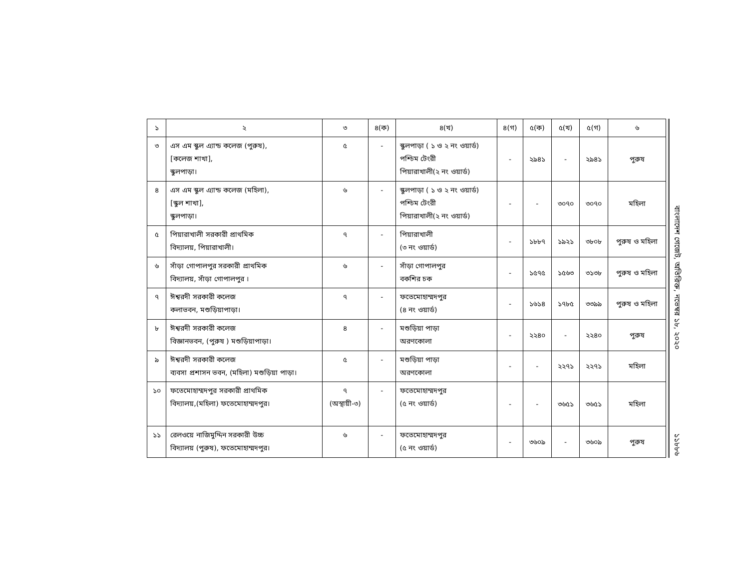| ১ | ২ | ৩ | ৪(ক) | ৪(খ) | ৪(গ) | ৫(ক) | ৫(খ) | ৫(গ) | ৬ |
| --- | --- | --- | --- | --- | --- | --- | --- | --- | --- |
| ৩ | এস এম স্কুল এ্যান্ড কলেজ (পুরুষ), [কলেজ শাখা], স্কুলপাড়া। | ৫ | - | স্কুলপাড়া ( ১ ও ২ নং ওয়ার্ড) পশ্চিম টেংরী পিয়ারাখালী(২ নং ওয়ার্ড) | - | ২৯৪১ | - | ২৯৪১ | পুরুষ |
| ৪ | এস এম স্কুল এ্যান্ড কলেজ (মহিলা), [স্কুল শাখা], স্কুলপাড়া। | ৬ | - | স্কুলপাড়া ( ১ ও ২ নং ওয়ার্ড) পশ্চিম টেংরী পিয়ারাখালী(২ নং ওয়ার্ড) | - | - | ৩০৭০ | ৩০৭০ | মহিলা |
| ৫ | পিয়ারাখালী সরকারী প্রাথমিক বিদ্যালয়, পিয়ারাখালী। | ৭ | - | পিয়ারাখালী (৩ নং ওয়ার্ড) | - | ১৮৮৭ | ১৯২১ | ৩৮০৮ | পুরুষ ও মহিলা |
| ৬ | সাঁড়া গোপালপুর সরকারী প্রাথমিক বিদ্যালয়, সাঁড়া গোপালপুর । | ৬ | - | সাঁড়া গোপালপুর বকশির চক | - | ১৫৭৫ | ১৫৬৩ | ৩১৩৮ | পুরুষ ও মহিলা |
| ৭ | ঈশ্বরদী সরকারী কলেজ কলাভবন, মশুড়িয়াপাড়া। | ৭ | - | ফতেমোহাম্মদপুর (৪ নং ওয়ার্ড) | - | ১৬১৪ | ১৭৮৫ | ৩৩৯৯ | পুরুষ ও মহিলা |
| ৮ | ঈশ্বরদী সরকারী কলেজ বিজ্ঞানভবন, (পুরুষ ) মশুড়িয়াপাড়া। | ৪ | - | মশুড়িয়া পাড়া অরণকোলা | - | ২২৪০ | - | ২২৪০ | পুরুষ |
| ৯ | ঈশ্বরদী সরকারী কলেজ ব্যবসা প্রশাসন ভবন, (মহিলা) মশুড়িয়া পাড়া। | ৫ | - | মশুড়িয়া পাড়া অরণকোলা | - | - | ২২৭১ | ২২৭১ | মহিলা |
| ১০ | ফতেমোহাম্মদপুর সরকারী প্রাথমিক বিদ্যালয়,(মহিলা) ফতেমোহাম্মদপুর। | ৭ (অস্থায়ী-৩) | - | ফতেমোহাম্মদপুর (৫ নং ওয়ার্ড) | - | - | ৩৬৫১ | ৩৬৫১ | মহিলা |
| ১১ | রেলওয়ে নাজিমুদ্দিন সরকারী উচ্চ বিদ্যালয় (পুরুষ), ফতেমোহাম্মদপুর। | ৬ | - | ফতেমোহাম্মদপুর (৫ নং ওয়ার্ড) | - | ৩৬০৯ | - | ৩৬০৯ | পুরুষ |
বাংলাদেশ গেজেট, অতিরিক্ত, নভেম্বর ১৮, ২০২০
১১৮৮৬